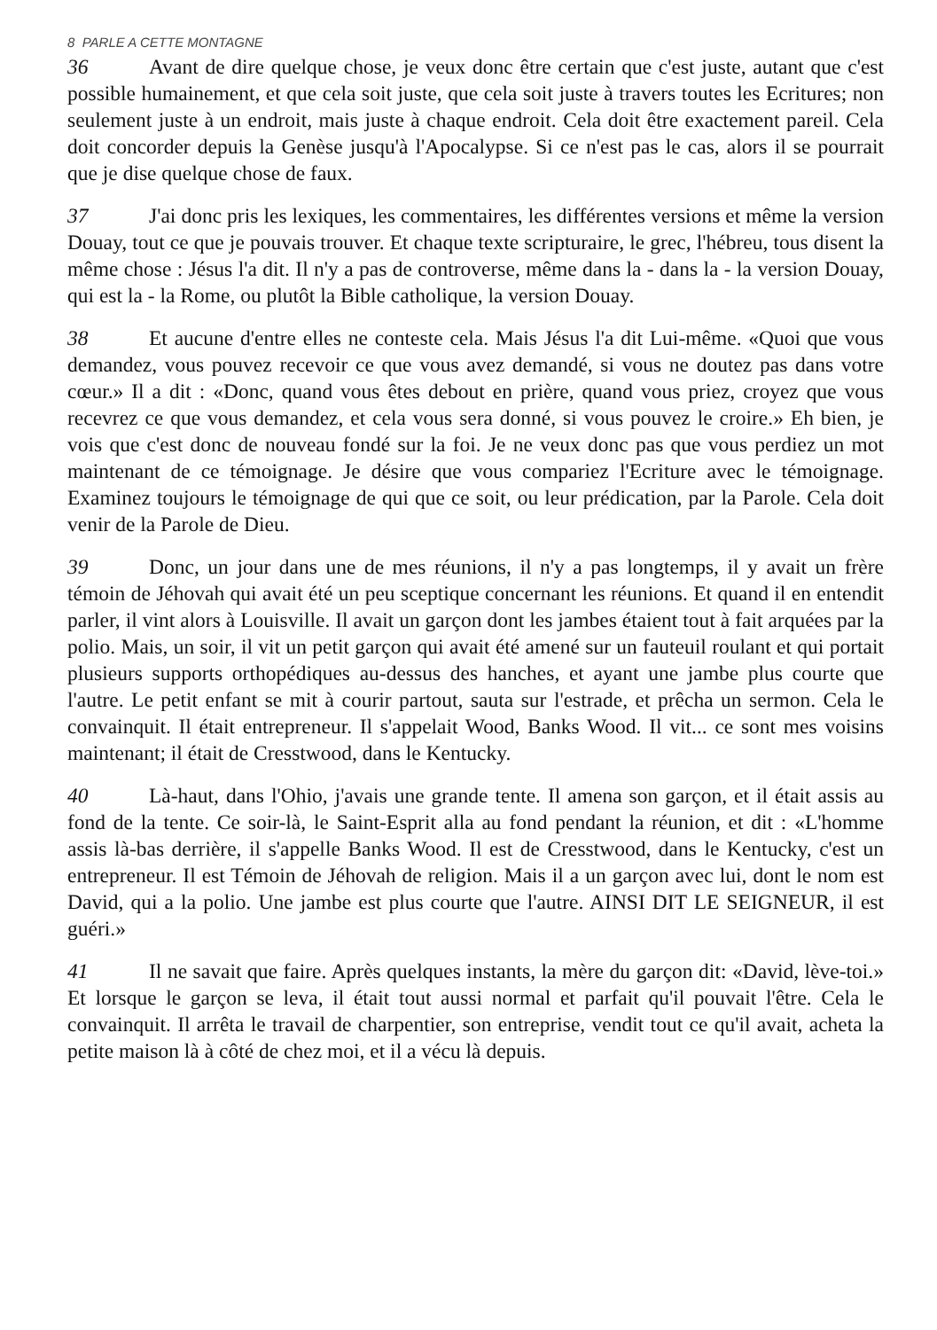8 PARLE A CETTE MONTAGNE
36 Avant de dire quelque chose, je veux donc être certain que c'est juste, autant que c'est possible humainement, et que cela soit juste, que cela soit juste à travers toutes les Ecritures; non seulement juste à un endroit, mais juste à chaque endroit. Cela doit être exactement pareil. Cela doit concorder depuis la Genèse jusqu'à l'Apocalypse. Si ce n'est pas le cas, alors il se pourrait que je dise quelque chose de faux.
37 J'ai donc pris les lexiques, les commentaires, les différentes versions et même la version Douay, tout ce que je pouvais trouver. Et chaque texte scripturaire, le grec, l'hébreu, tous disent la même chose : Jésus l'a dit. Il n'y a pas de controverse, même dans la - dans la - la version Douay, qui est la - la Rome, ou plutôt la Bible catholique, la version Douay.
38 Et aucune d'entre elles ne conteste cela. Mais Jésus l'a dit Lui-même. «Quoi que vous demandez, vous pouvez recevoir ce que vous avez demandé, si vous ne doutez pas dans votre cœur.» Il a dit : «Donc, quand vous êtes debout en prière, quand vous priez, croyez que vous recevrez ce que vous demandez, et cela vous sera donné, si vous pouvez le croire.» Eh bien, je vois que c'est donc de nouveau fondé sur la foi. Je ne veux donc pas que vous perdiez un mot maintenant de ce témoignage. Je désire que vous compariez l'Ecriture avec le témoignage. Examinez toujours le témoignage de qui que ce soit, ou leur prédication, par la Parole. Cela doit venir de la Parole de Dieu.
39 Donc, un jour dans une de mes réunions, il n'y a pas longtemps, il y avait un frère témoin de Jéhovah qui avait été un peu sceptique concernant les réunions. Et quand il en entendit parler, il vint alors à Louisville. Il avait un garçon dont les jambes étaient tout à fait arquées par la polio. Mais, un soir, il vit un petit garçon qui avait été amené sur un fauteuil roulant et qui portait plusieurs supports orthopédiques au-dessus des hanches, et ayant une jambe plus courte que l'autre. Le petit enfant se mit à courir partout, sauta sur l'estrade, et prêcha un sermon. Cela le convainquit. Il était entrepreneur. Il s'appelait Wood, Banks Wood. Il vit... ce sont mes voisins maintenant; il était de Cresstwood, dans le Kentucky.
40 Là-haut, dans l'Ohio, j'avais une grande tente. Il amena son garçon, et il était assis au fond de la tente. Ce soir-là, le Saint-Esprit alla au fond pendant la réunion, et dit : «L'homme assis là-bas derrière, il s'appelle Banks Wood. Il est de Cresstwood, dans le Kentucky, c'est un entrepreneur. Il est Témoin de Jéhovah de religion. Mais il a un garçon avec lui, dont le nom est David, qui a la polio. Une jambe est plus courte que l'autre. AINSI DIT LE SEIGNEUR, il est guéri.»
41 Il ne savait que faire. Après quelques instants, la mère du garçon dit: «David, lève-toi.» Et lorsque le garçon se leva, il était tout aussi normal et parfait qu'il pouvait l'être. Cela le convainquit. Il arrêta le travail de charpentier, son entreprise, vendit tout ce qu'il avait, acheta la petite maison là à côté de chez moi, et il a vécu là depuis.